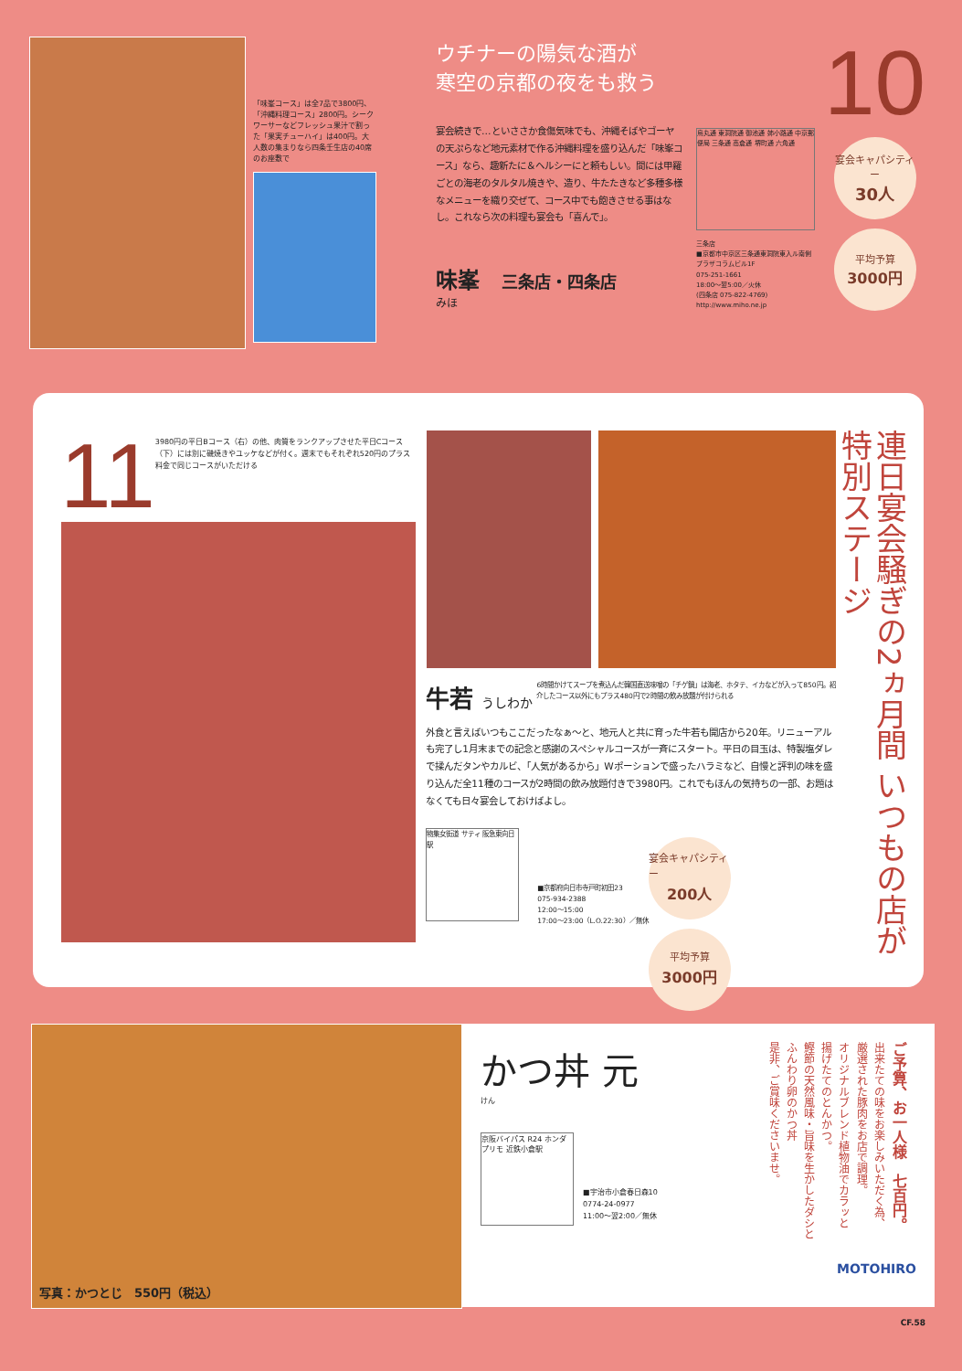「味峯コース」は全7品で3800円、「沖縄料理コース」2800円。シークワーサーなどフレッシュ果汁で割った「果実チューハイ」は400円。大人数の集まりなら四条壬生店の40席のお座敷で
ウチナーの陽気な酒が
寒空の京都の夜をも救う
宴会続きで…といささか食傷気味でも、沖縄そばやゴーヤの天ぷらなど地元素材で作る沖縄料理を盛り込んだ「味峯コース」なら、趣新たに＆ヘルシーにと頼もしい。間には甲羅ごとの海老のタルタル焼きや、造り、牛たたきなど多種多様なメニューを織り交ぜて、コース中でも飽きさせる事はなし。これなら次の料理も宴会も「喜んで」。
味峯　三条店・四条店
みほ
烏丸通 東洞院通 御池通 姉小路通 中京郵便局 三条通 高倉通 堺町通 六角通
三条店
■京都市中京区三条通東洞院東入ル南側プラザコラムビル1F
075-251-1661
18:00〜翌5:00／火休
(四条店 075-822-4769)
http://www.miho.ne.jp
10
宴会キャパシティー
30人
平均予算
3000円
11
3980円の平日Bコース（右）の他、肉質をランクアップさせた平日Cコース（下）には別に磯焼きやユッケなどが付く。週末でもそれぞれ520円のプラス料金で同じコースがいただける
牛若 うしわか
6時間かけてスープを煮込んだ韓国直送味噌の「チゲ鍋」は海老、ホタテ、イカなどが入って850円。紹介したコース以外にもプラス480円で2時間の飲み放題が付けられる
外食と言えばいつもここだったなぁ〜と、地元人と共に育った牛若も開店から20年。リニューアルも完了し1月末までの記念と感謝のスペシャルコースが一斉にスタート。平日の目玉は、特製塩ダレで揉んだタンやカルビ、「人気があるから」Wポーションで盛ったハラミなど、自慢と評判の味を盛り込んだ全11種のコースが2時間の飲み放題付きで3980円。これでもほんの気持ちの一部、お題はなくても日々宴会しておけばよし。
物集女街道 サティ 阪急東向日駅
■京都府向日市寺戸町初田23
075-934-2388
12:00〜15:00
17:00〜23:00（L.O.22:30）／無休
宴会キャパシティー
200人
平均予算
3000円
連日宴会騒ぎの2ヵ月間 いつもの店が特別ステージ
写真：かつとじ　550円（税込）
かつ丼 元
けん
京阪バイパス R24 ホンダプリモ 近鉄小倉駅
■宇治市小倉春日森10
0774-24-0977
11:00〜翌2:00／無休
ご予算、お一人様　七百円。
出来たての味をお楽しみいただく為、
厳選された豚肉をお店で調理。
オリジナルブレンド植物油でカラッと
揚げたてのとんかつ。
鰹節の天然風味・旨味を生かしたダシと
ふんわり卵のかつ丼
是非、ご賞味くださいませ。
MOTOHIRO
CF.58